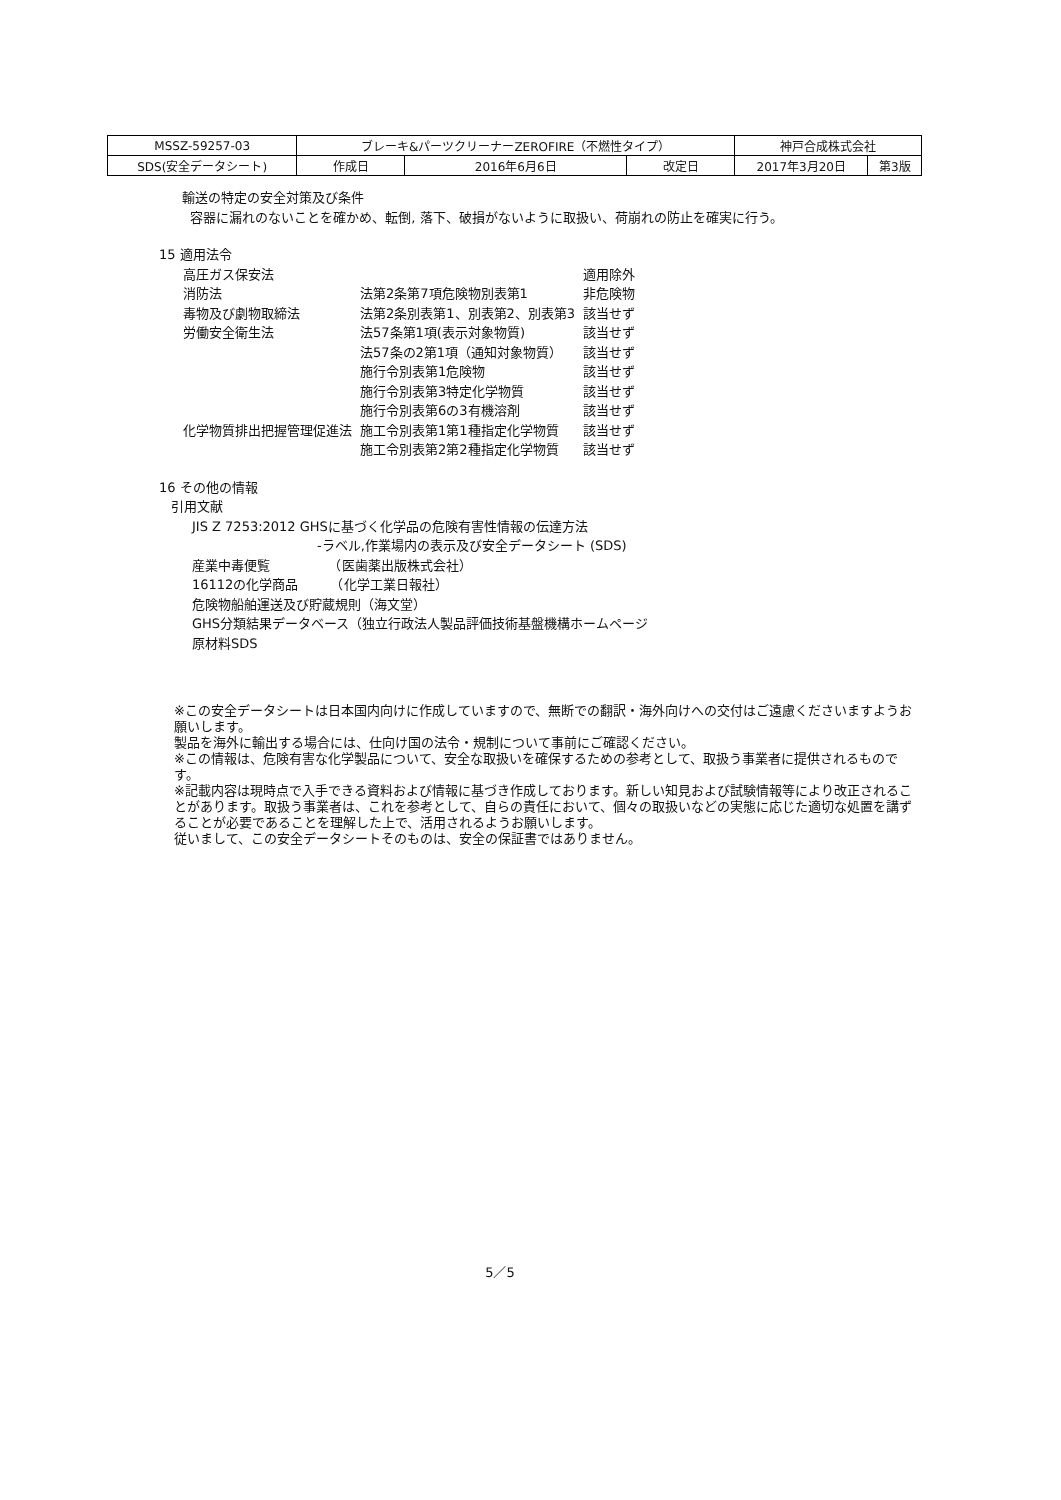| MSSZ-59257-03 | ブレーキ&パーツクリーナーZEROFIRE（不燃性タイプ） | | | 神戸合成株式会社 | |
| SDS(安全データシート) | 作成日 | 2016年6月6日 | 改定日 | 2017年3月20日 | 第3版 |
輸送の特定の安全対策及び条件
容器に漏れのないことを確かめ、転倒, 落下、破損がないように取扱い、荷崩れの防止を確実に行う。
15 適用法令
| 高圧ガス保安法 | | 適用除外 |
| 消防法 | 法第2条第7項危険物別表第1 | 非危険物 |
| 毒物及び劇物取締法 | 法第2条別表第1、別表第2、別表第3 | 該当せず |
| 労働安全衛生法 | 法57条第1項(表示対象物質) | 該当せず |
| | 法57条の2第1項（通知対象物質） | 該当せず |
| | 施行令別表第1危険物 | 該当せず |
| | 施行令別表第3特定化学物質 | 該当せず |
| | 施行令別表第6の3有機溶剤 | 該当せず |
| 化学物質排出把握管理促進法 | 施工令別表第1第1種指定化学物質 | 該当せず |
| | 施工令別表第2第2種指定化学物質 | 該当せず |
16 その他の情報
引用文献
JIS Z 7253:2012 GHSに基づく化学品の危険有害性情報の伝達方法
-ラベル,作業場内の表示及び安全データシート (SDS)
産業中毒便覧　　　　　（医歯薬出版株式会社）
16112の化学商品　　　（化学工業日報社）
危険物船舶運送及び貯蔵規則（海文堂）
GHS分類結果データベース（独立行政法人製品評価技術基盤機構ホームページ
原材料SDS
※この安全データシートは日本国内向けに作成していますので、無断での翻訳・海外向けへの交付はご遠慮くださいますようお願いします。
製品を海外に輸出する場合には、仕向け国の法令・規制について事前にご確認ください。
※この情報は、危険有害な化学製品について、安全な取扱いを確保するための参考として、取扱う事業者に提供されるものです。
※記載内容は現時点で入手できる資料および情報に基づき作成しております。新しい知見および試験情報等により改正されることがあります。取扱う事業者は、これを参考として、自らの責任において、個々の取扱いなどの実態に応じた適切な処置を講ずることが必要であることを理解した上で、活用されるようお願いします。
従いまして、この安全データシートそのものは、安全の保証書ではありません。
5／5